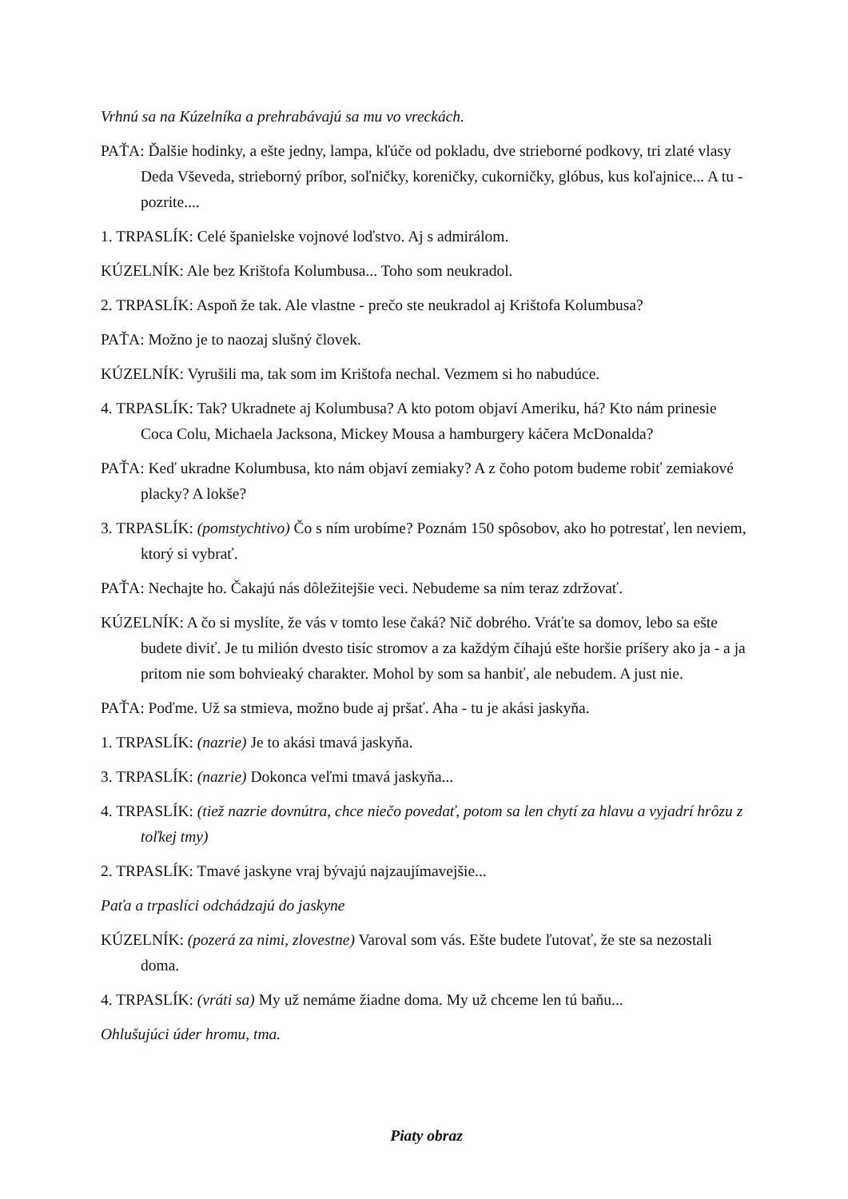Vrhnú sa na Kúzelníka a prehrabávajú sa mu vo vreckách.
PAŤA: Ďalšie hodinky, a ešte jedny, lampa, kľúče od pokladu, dve strieborné podkovy, tri zlaté vlasy Deda Vševeda, strieborný príbor, soľničky, koreničky, cukorničky, glóbus, kus koľajnice... A tu - pozrite....
1. TRPASLÍK: Celé španielske vojnové loďstvo. Aj s admirálom.
KÚZELNÍK: Ale bez Krištofa Kolumbusa... Toho som neukradol.
2. TRPASLÍK: Aspoň že tak. Ale vlastne - prečo ste neukradol aj Krištofa Kolumbusa?
PAŤA: Možno je to naozaj slušný človek.
KÚZELNÍK: Vyrušili ma, tak som im Krištofa nechal. Vezmem si ho nabudúce.
4. TRPASLÍK: Tak? Ukradnete aj Kolumbusa? A kto potom objaví Ameriku, há? Kto nám prinesie Coca Colu, Michaela Jacksona, Mickey Mousa a hamburgery káčera McDonalda?
PAŤA: Keď ukradne Kolumbusa, kto nám objaví zemiaky? A z čoho potom budeme robiť zemiakové placky? A lokše?
3. TRPASLÍK: (pomstychtivo) Čo s ním urobíme? Poznám 150 spôsobov, ako ho potrestať, len neviem, ktorý si vybrať.
PAŤA: Nechajte ho. Čakajú nás dôležitejšie veci. Nebudeme sa ním teraz zdržovať.
KÚZELNÍK: A čo si myslíte, že vás v tomto lese čaká? Nič dobrého. Vráťte sa domov, lebo sa ešte budete diviť. Je tu milión dvesto tisíc stromov a za každým číhajú ešte horšie príšery ako ja - a ja pritom nie som bohvieaký charakter. Mohol by som sa hanbiť, ale nebudem. A just nie.
PAŤA: Poďme. Už sa stmieva, možno bude aj pršať. Aha - tu je akási jaskyňa.
1. TRPASLÍK: (nazrie) Je to akási tmavá jaskyňa.
3. TRPASLÍK: (nazrie) Dokonca veľmi tmavá jaskyňa...
4. TRPASLÍK: (tiež nazrie dovnútra, chce niečo povedať, potom sa len chytí za hlavu a vyjadrí hrôzu z toľkej tmy)
2. TRPASLÍK: Tmavé jaskyne vraj bývajú najzaujímavejšie...
Paťa a trpaslíci odchádzajú do jaskyne
KÚZELNÍK: (pozerá za nimi, zlovestne) Varoval som vás. Ešte budete ľutovať, že ste sa nezostali doma.
4. TRPASLÍK: (vráti sa) My už nemáme žiadne doma. My už chceme len tú baňu...
Ohlušujúci úder hromu, tma.
Piaty obraz